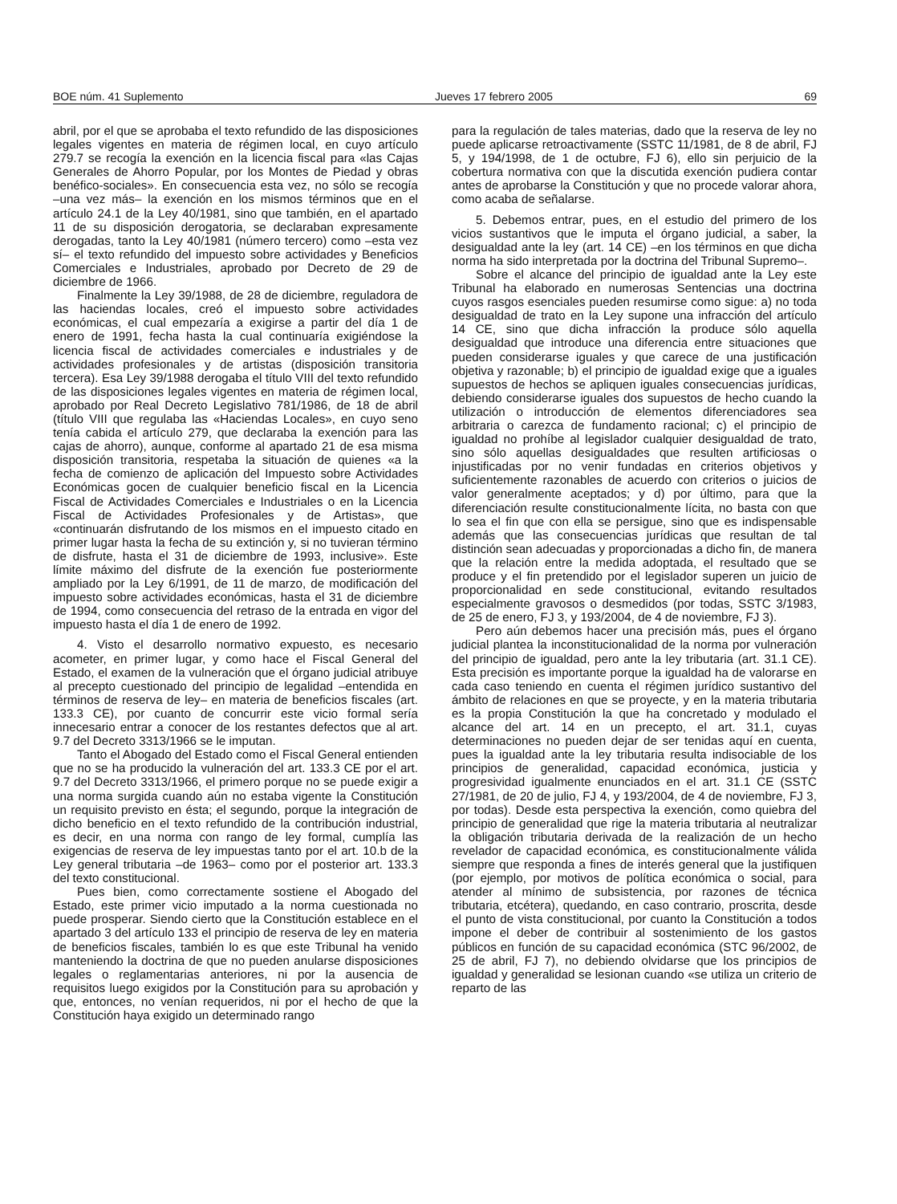BOE núm. 41 Suplemento Jueves 17 febrero 2005 69
abril, por el que se aprobaba el texto refundido de las disposiciones legales vigentes en materia de régimen local, en cuyo artículo 279.7 se recogía la exención en la licencia fiscal para «las Cajas Generales de Ahorro Popular, por los Montes de Piedad y obras benéfico-sociales». En consecuencia esta vez, no sólo se recogía –una vez más– la exención en los mismos términos que en el artículo 24.1 de la Ley 40/1981, sino que también, en el apartado 11 de su disposición derogatoria, se declaraban expresamente derogadas, tanto la Ley 40/1981 (número tercero) como –esta vez sí– el texto refundido del impuesto sobre actividades y Beneficios Comerciales e Industriales, aprobado por Decreto de 29 de diciembre de 1966.
Finalmente la Ley 39/1988, de 28 de diciembre, reguladora de las haciendas locales, creó el impuesto sobre actividades económicas, el cual empezaría a exigirse a partir del día 1 de enero de 1991, fecha hasta la cual continuaría exigiéndose la licencia fiscal de actividades comerciales e industriales y de actividades profesionales y de artistas (disposición transitoria tercera). Esa Ley 39/1988 derogaba el título VIII del texto refundido de las disposiciones legales vigentes en materia de régimen local, aprobado por Real Decreto Legislativo 781/1986, de 18 de abril (título VIII que regulaba las «Haciendas Locales», en cuyo seno tenía cabida el artículo 279, que declaraba la exención para las cajas de ahorro), aunque, conforme al apartado 21 de esa misma disposición transitoria, respetaba la situación de quienes «a la fecha de comienzo de aplicación del Impuesto sobre Actividades Económicas gocen de cualquier beneficio fiscal en la Licencia Fiscal de Actividades Comerciales e Industriales o en la Licencia Fiscal de Actividades Profesionales y de Artistas», que «continuarán disfrutando de los mismos en el impuesto citado en primer lugar hasta la fecha de su extinción y, si no tuvieran término de disfrute, hasta el 31 de diciembre de 1993, inclusive». Este límite máximo del disfrute de la exención fue posteriormente ampliado por la Ley 6/1991, de 11 de marzo, de modificación del impuesto sobre actividades económicas, hasta el 31 de diciembre de 1994, como consecuencia del retraso de la entrada en vigor del impuesto hasta el día 1 de enero de 1992.
4. Visto el desarrollo normativo expuesto, es necesario acometer, en primer lugar, y como hace el Fiscal General del Estado, el examen de la vulneración que el órgano judicial atribuye al precepto cuestionado del principio de legalidad –entendida en términos de reserva de ley– en materia de beneficios fiscales (art. 133.3 CE), por cuanto de concurrir este vicio formal sería innecesario entrar a conocer de los restantes defectos que al art. 9.7 del Decreto 3313/1966 se le imputan.
Tanto el Abogado del Estado como el Fiscal General entienden que no se ha producido la vulneración del art. 133.3 CE por el art. 9.7 del Decreto 3313/1966, el primero porque no se puede exigir a una norma surgida cuando aún no estaba vigente la Constitución un requisito previsto en ésta; el segundo, porque la integración de dicho beneficio en el texto refundido de la contribución industrial, es decir, en una norma con rango de ley formal, cumplía las exigencias de reserva de ley impuestas tanto por el art. 10.b de la Ley general tributaria –de 1963– como por el posterior art. 133.3 del texto constitucional.
Pues bien, como correctamente sostiene el Abogado del Estado, este primer vicio imputado a la norma cuestionada no puede prosperar. Siendo cierto que la Constitución establece en el apartado 3 del artículo 133 el principio de reserva de ley en materia de beneficios fiscales, también lo es que este Tribunal ha venido manteniendo la doctrina de que no pueden anularse disposiciones legales o reglamentarias anteriores, ni por la ausencia de requisitos luego exigidos por la Constitución para su aprobación y que, entonces, no venían requeridos, ni por el hecho de que la Constitución haya exigido un determinado rango
para la regulación de tales materias, dado que la reserva de ley no puede aplicarse retroactivamente (SSTC 11/1981, de 8 de abril, FJ 5, y 194/1998, de 1 de octubre, FJ 6), ello sin perjuicio de la cobertura normativa con que la discutida exención pudiera contar antes de aprobarse la Constitución y que no procede valorar ahora, como acaba de señalarse.
5. Debemos entrar, pues, en el estudio del primero de los vicios sustantivos que le imputa el órgano judicial, a saber, la desigualdad ante la ley (art. 14 CE) –en los términos en que dicha norma ha sido interpretada por la doctrina del Tribunal Supremo–.
Sobre el alcance del principio de igualdad ante la Ley este Tribunal ha elaborado en numerosas Sentencias una doctrina cuyos rasgos esenciales pueden resumirse como sigue: a) no toda desigualdad de trato en la Ley supone una infracción del artículo 14 CE, sino que dicha infracción la produce sólo aquella desigualdad que introduce una diferencia entre situaciones que pueden considerarse iguales y que carece de una justificación objetiva y razonable; b) el principio de igualdad exige que a iguales supuestos de hechos se apliquen iguales consecuencias jurídicas, debiendo considerarse iguales dos supuestos de hecho cuando la utilización o introducción de elementos diferenciadores sea arbitraria o carezca de fundamento racional; c) el principio de igualdad no prohíbe al legislador cualquier desigualdad de trato, sino sólo aquellas desigualdades que resulten artificiosas o injustificadas por no venir fundadas en criterios objetivos y suficientemente razonables de acuerdo con criterios o juicios de valor generalmente aceptados; y d) por último, para que la diferenciación resulte constitucionalmente lícita, no basta con que lo sea el fin que con ella se persigue, sino que es indispensable además que las consecuencias jurídicas que resultan de tal distinción sean adecuadas y proporcionadas a dicho fin, de manera que la relación entre la medida adoptada, el resultado que se produce y el fin pretendido por el legislador superen un juicio de proporcionalidad en sede constitucional, evitando resultados especialmente gravosos o desmedidos (por todas, SSTC 3/1983, de 25 de enero, FJ 3, y 193/2004, de 4 de noviembre, FJ 3).
Pero aún debemos hacer una precisión más, pues el órgano judicial plantea la inconstitucionalidad de la norma por vulneración del principio de igualdad, pero ante la ley tributaria (art. 31.1 CE). Esta precisión es importante porque la igualdad ha de valorarse en cada caso teniendo en cuenta el régimen jurídico sustantivo del ámbito de relaciones en que se proyecte, y en la materia tributaria es la propia Constitución la que ha concretado y modulado el alcance del art. 14 en un precepto, el art. 31.1, cuyas determinaciones no pueden dejar de ser tenidas aquí en cuenta, pues la igualdad ante la ley tributaria resulta indisociable de los principios de generalidad, capacidad económica, justicia y progresividad igualmente enunciados en el art. 31.1 CE (SSTC 27/1981, de 20 de julio, FJ 4, y 193/2004, de 4 de noviembre, FJ 3, por todas). Desde esta perspectiva la exención, como quiebra del principio de generalidad que rige la materia tributaria al neutralizar la obligación tributaria derivada de la realización de un hecho revelador de capacidad económica, es constitucionalmente válida siempre que responda a fines de interés general que la justifiquen (por ejemplo, por motivos de política económica o social, para atender al mínimo de subsistencia, por razones de técnica tributaria, etcétera), quedando, en caso contrario, proscrita, desde el punto de vista constitucional, por cuanto la Constitución a todos impone el deber de contribuir al sostenimiento de los gastos públicos en función de su capacidad económica (STC 96/2002, de 25 de abril, FJ 7), no debiendo olvidarse que los principios de igualdad y generalidad se lesionan cuando «se utiliza un criterio de reparto de las